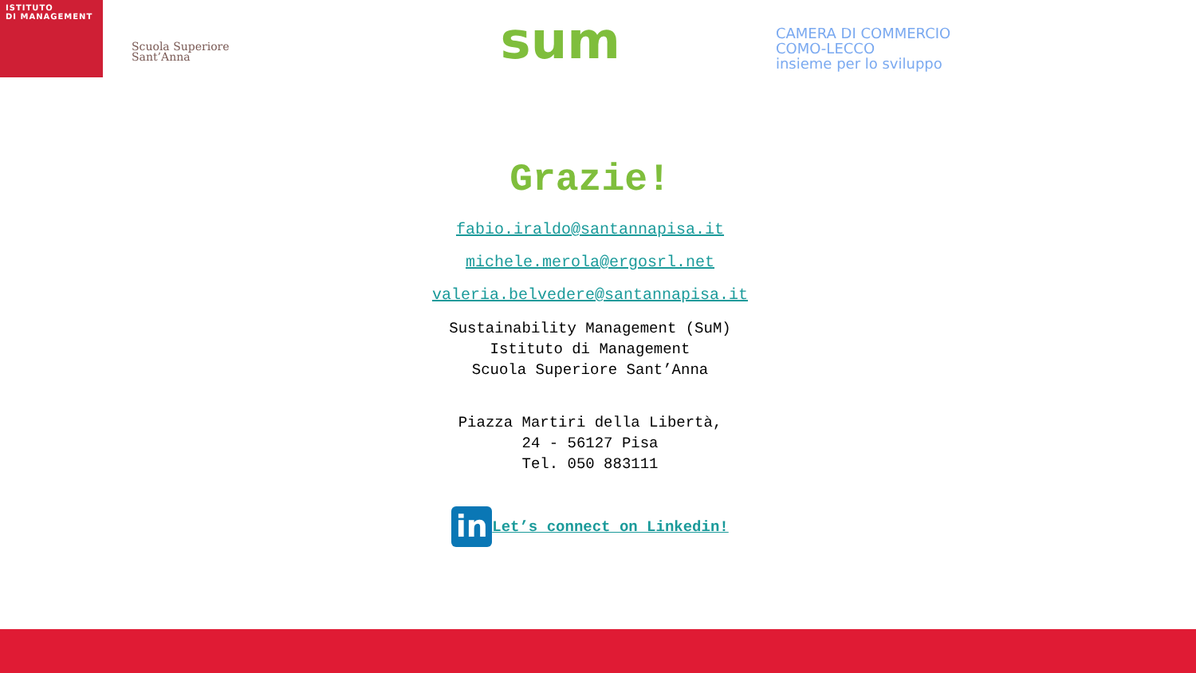ISTITUTO
DI MANAGEMENT
Scuola Superiore
Sant’Anna
sum
CAMERA DI COMMERCIO
COMO-LECCO
insieme per lo sviluppo
Grazie!
fabio.iraldo@santannapisa.it
michele.merola@ergosrl.net
valeria.belvedere@santannapisa.it
Sustainability Management (SuM)
Istituto di Management
Scuola Superiore Sant’Anna
Piazza Martiri della Libertà,
24 - 56127 Pisa
Tel. 050 883111
in Let’s connect on Linkedin!